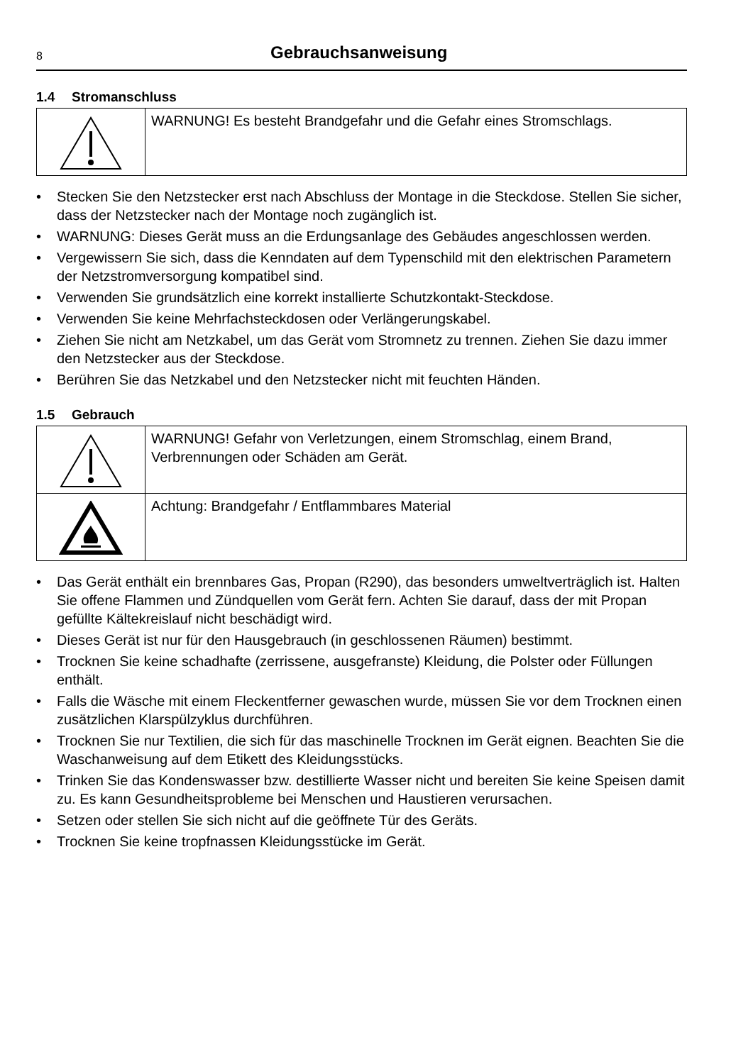8
Gebrauchsanweisung
1.4 Stromanschluss
| | WARNUNG! Es besteht Brandgefahr und die Gefahr eines Stromschlags. |
• Stecken Sie den Netzstecker erst nach Abschluss der Montage in die Steckdose. Stellen Sie sicher, dass der Netzstecker nach der Montage noch zugänglich ist.
• WARNUNG: Dieses Gerät muss an die Erdungsanlage des Gebäudes angeschlossen werden.
• Vergewissern Sie sich, dass die Kenndaten auf dem Typenschild mit den elektrischen Parametern der Netzstromversorgung kompatibel sind.
• Verwenden Sie grundsätzlich eine korrekt installierte Schutzkontakt-Steckdose.
• Verwenden Sie keine Mehrfachsteckdosen oder Verlängerungskabel.
• Ziehen Sie nicht am Netzkabel, um das Gerät vom Stromnetz zu trennen. Ziehen Sie dazu immer den Netzstecker aus der Steckdose.
• Berühren Sie das Netzkabel und den Netzstecker nicht mit feuchten Händen.
1.5 Gebrauch
| | WARNUNG! Gefahr von Verletzungen, einem Stromschlag, einem Brand, Verbrennungen oder Schäden am Gerät. |
| | Achtung: Brandgefahr / Entflammbares Material |
• Das Gerät enthält ein brennbares Gas, Propan (R290), das besonders umweltverträglich ist. Halten Sie offene Flammen und Zündquellen vom Gerät fern. Achten Sie darauf, dass der mit Propan gefüllte Kältekreislauf nicht beschädigt wird.
• Dieses Gerät ist nur für den Hausgebrauch (in geschlossenen Räumen) bestimmt.
• Trocknen Sie keine schadhafte (zerrissene, ausgefranste) Kleidung, die Polster oder Füllungen enthält.
• Falls die Wäsche mit einem Fleckentferner gewaschen wurde, müssen Sie vor dem Trocknen einen zusätzlichen Klarspülzyklus durchführen.
• Trocknen Sie nur Textilien, die sich für das maschinelle Trocknen im Gerät eignen. Beachten Sie die Waschanweisung auf dem Etikett des Kleidungsstücks.
• Trinken Sie das Kondenswasser bzw. destillierte Wasser nicht und bereiten Sie keine Speisen damit zu. Es kann Gesundheitsprobleme bei Menschen und Haustieren verursachen.
• Setzen oder stellen Sie sich nicht auf die geöffnete Tür des Geräts.
• Trocknen Sie keine tropfnassen Kleidungsstücke im Gerät.